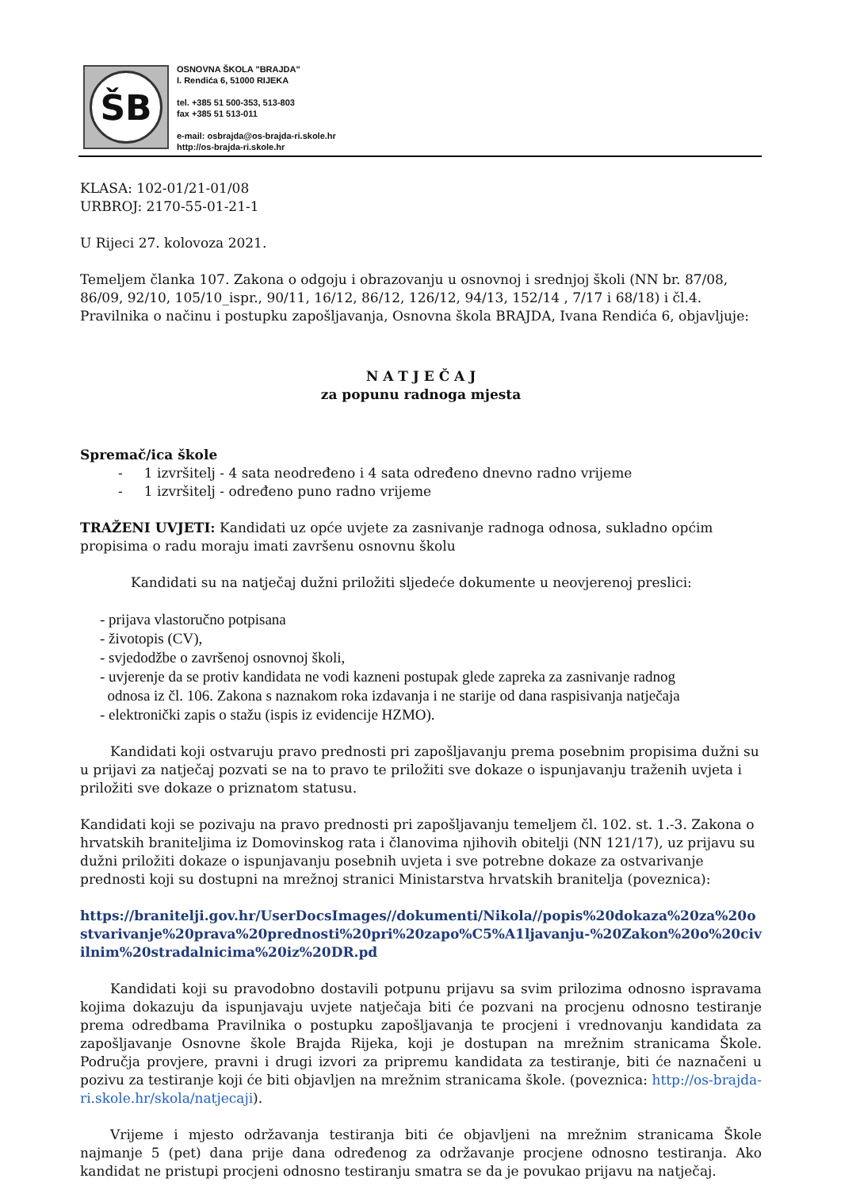ŠB
OSNOVNA ŠKOLA "BRAJDA"
I. Rendića 6, 51000 RIJEKA
tel. +385 51 500-353, 513-803
fax +385 51 513-011
e-mail: osbrajda@os-brajda-ri.skole.hr
http://os-brajda-ri.skole.hr
KLASA: 102-01/21-01/08
URBROJ: 2170-55-01-21-1
U Rijeci 27. kolovoza 2021.
Temeljem članka 107. Zakona o odgoju i obrazovanju u osnovnoj i srednjoj školi (NN br. 87/08, 86/09, 92/10, 105/10_ispr., 90/11, 16/12, 86/12, 126/12, 94/13, 152/14 , 7/17 i 68/18) i čl.4. Pravilnika o načinu i postupku zapošljavanja, Osnovna škola BRAJDA, Ivana Rendića 6, objavljuje:
N A T J E Č A J
za popunu radnoga mjesta
Spremač/ica škole
- 1 izvršitelj - 4 sata neodređeno i 4 sata određeno dnevno radno vrijeme
- 1 izvršitelj - određeno puno radno vrijeme
TRAŽENI UVJETI: Kandidati uz opće uvjete za zasnivanje radnoga odnosa, sukladno općim propisima o radu moraju imati završenu osnovnu školu
Kandidati su na natječaj dužni priložiti sljedeće dokumente u neovjerenoj preslici:
- prijava vlastoručno potpisana
- životopis (CV),
- svjedodžbe o završenoj osnovnoj školi,
- uvjerenje da se protiv kandidata ne vodi kazneni postupak glede zapreka za zasnivanje radnog
odnosa iz čl. 106. Zakona s naznakom roka izdavanja i ne starije od dana raspisivanja natječaja
- elektronički zapis o stažu (ispis iz evidencije HZMO).
Kandidati koji ostvaruju pravo prednosti pri zapošljavanju prema posebnim propisima dužni su u prijavi za natječaj pozvati se na to pravo te priložiti sve dokaze o ispunjavanju traženih uvjeta i priložiti sve dokaze o priznatom statusu.
Kandidati koji se pozivaju na pravo prednosti pri zapošljavanju temeljem čl. 102. st. 1.-3. Zakona o hrvatskih braniteljima iz Domovinskog rata i članovima njihovih obitelji (NN 121/17), uz prijavu su dužni priložiti dokaze o ispunjavanju posebnih uvjeta i sve potrebne dokaze za ostvarivanje prednosti koji su dostupni na mrežnoj stranici Ministarstva hrvatskih branitelja (poveznica):
https://branitelji.gov.hr/UserDocsImages//dokumenti/Nikola//popis%20dokaza%20za%20ostvarivanje%20prava%20prednosti%20pri%20zapo%C5%A1ljavanju-%20Zakon%20o%20civilnim%20stradalnicima%20iz%20DR.pd
Kandidati koji su pravodobno dostavili potpunu prijavu sa svim prilozima odnosno ispravama kojima dokazuju da ispunjavaju uvjete natječaja biti će pozvani na procjenu odnosno testiranje prema odredbama Pravilnika o postupku zapošljavanja te procjeni i vrednovanju kandidata za zapošljavanje Osnovne škole Brajda Rijeka, koji je dostupan na mrežnim stranicama Škole. Područja provjere, pravni i drugi izvori za pripremu kandidata za testiranje, biti će naznačeni u pozivu za testiranje koji će biti objavljen na mrežnim stranicama škole. (poveznica: http://os-brajda-ri.skole.hr/skola/natjecaji).
Vrijeme i mjesto održavanja testiranja biti će objavljeni na mrežnim stranicama Škole najmanje 5 (pet) dana prije dana određenog za održavanje procjene odnosno testiranja. Ako kandidat ne pristupi procjeni odnosno testiranju smatra se da je povukao prijavu na natječaj.